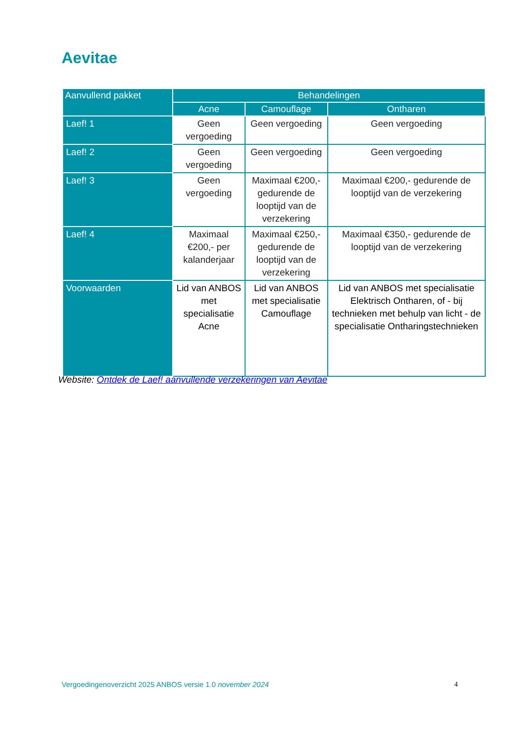Aevitae
| Aanvullend pakket | Behandelingen | | |
| --- | --- | --- | --- |
| | Acne | Camouflage | Ontharen |
| Laef! 1 | Geen vergoeding | Geen vergoeding | Geen vergoeding |
| Laef! 2 | Geen vergoeding | Geen vergoeding | Geen vergoeding |
| Laef! 3 | Geen vergoeding | Maximaal €200,- gedurende de looptijd van de verzekering | Maximaal €200,- gedurende de looptijd van de verzekering |
| Laef! 4 | Maximaal €200,- per kalanderjaar | Maximaal €250,- gedurende de looptijd van de verzekering | Maximaal €350,- gedurende de looptijd van de verzekering |
| Voorwaarden | Lid van ANBOS met specialisatie Acne | Lid van ANBOS met specialisatie Camouflage | Lid van ANBOS met specialisatie Elektrisch Ontharen, of - bij technieken met behulp van licht - de specialisatie Ontharingstechnieken |
Website: Ontdek de Laef! aanvullende verzekeringen van Aevitae
Vergoedingenoverzicht 2025 ANBOS versie 1.0 november 2024 4